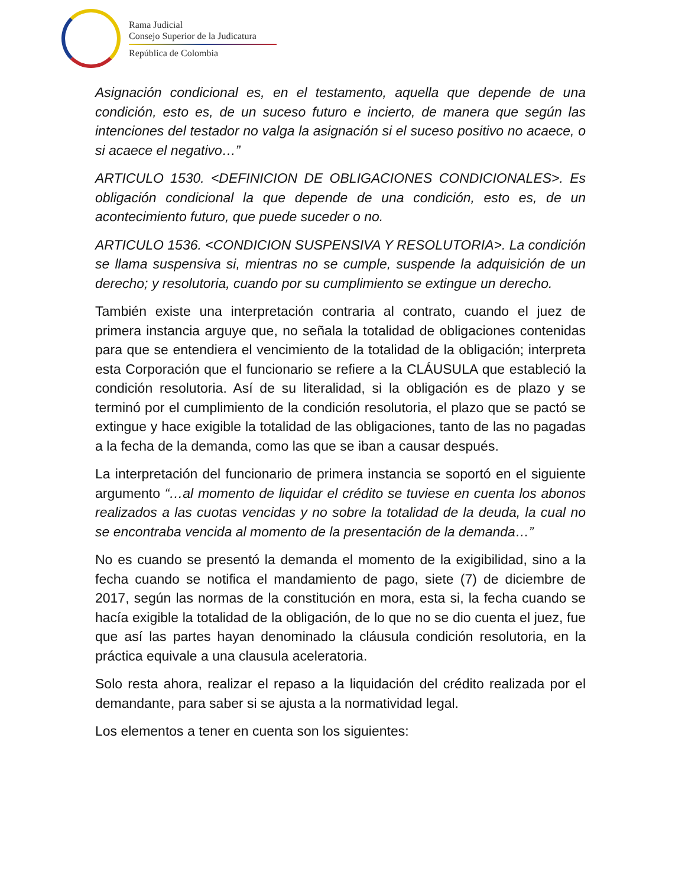Rama Judicial
Consejo Superior de la Judicatura
República de Colombia
Asignación condicional es, en el testamento, aquella que depende de una condición, esto es, de un suceso futuro e incierto, de manera que según las intenciones del testador no valga la asignación si el suceso positivo no acaece, o si acaece el negativo…”
ARTICULO 1530. <DEFINICION DE OBLIGACIONES CONDICIONALES>. Es obligación condicional la que depende de una condición, esto es, de un acontecimiento futuro, que puede suceder o no.
ARTICULO 1536. <CONDICION SUSPENSIVA Y RESOLUTORIA>. La condición se llama suspensiva si, mientras no se cumple, suspende la adquisición de un derecho; y resolutoria, cuando por su cumplimiento se extingue un derecho.
También existe una interpretación contraria al contrato, cuando el juez de primera instancia arguye que, no señala la totalidad de obligaciones contenidas para que se entendiera el vencimiento de la totalidad de la obligación; interpreta esta Corporación que el funcionario se refiere a la CLÁUSULA que estableció la condición resolutoria. Así de su literalidad, si la obligación es de plazo y se terminó por el cumplimiento de la condición resolutoria, el plazo que se pactó se extingue y hace exigible la totalidad de las obligaciones, tanto de las no pagadas a la fecha de la demanda, como las que se iban a causar después.
La interpretación del funcionario de primera instancia se soportó en el siguiente argumento “…al momento de liquidar el crédito se tuviese en cuenta los abonos realizados a las cuotas vencidas y no sobre la totalidad de la deuda, la cual no se encontraba vencida al momento de la presentación de la demanda…”
No es cuando se presentó la demanda el momento de la exigibilidad, sino a la fecha cuando se notifica el mandamiento de pago, siete (7) de diciembre de 2017, según las normas de la constitución en mora, esta si, la fecha cuando se hacía exigible la totalidad de la obligación, de lo que no se dio cuenta el juez, fue que así las partes hayan denominado la cláusula condición resolutoria, en la práctica equivale a una clausula aceleratoria.
Solo resta ahora, realizar el repaso a la liquidación del crédito realizada por el demandante, para saber si se ajusta a la normatividad legal.
Los elementos a tener en cuenta son los siguientes: